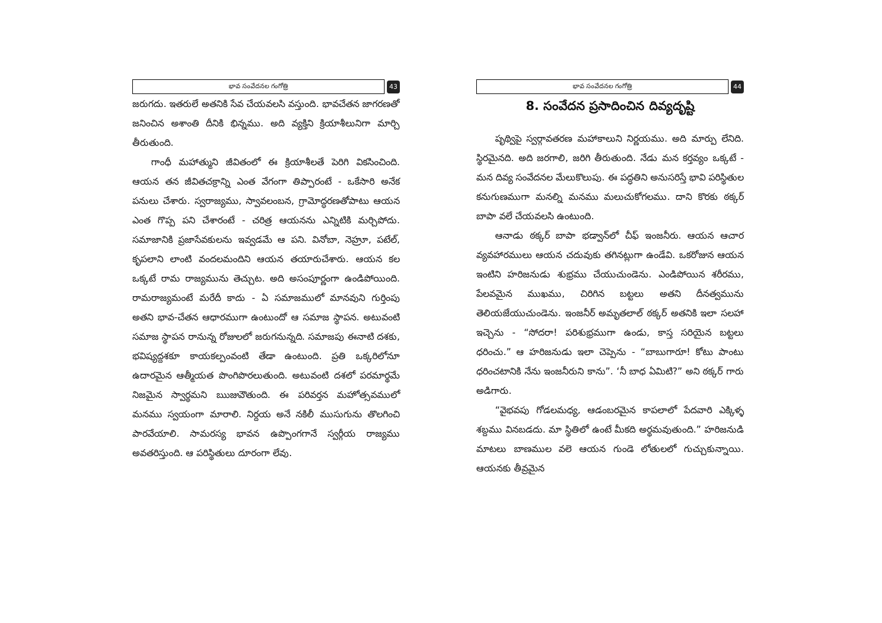భావ సంవేదనల గంగోత్రి
43
జరుగదు. ఇతరులే అతనికి సేవ చేయవలసి వస్తుంది. భావచేతన జాగరణతో జనించిన అశాంతి దీనికి భిన్నము. అది వ్యక్తిని క్రియాశీలునిగా మార్చి తీరుతుంది.
గాంధీ మహాత్ముని జీవితంలో ఈ క్రియాశీలతే పెరిగి వికసించింది. ఆయన తన జీవితచక్రాన్ని ఎంత వేగంగా తిప్పారంటే - ఒకేసారి అనేక పనులు చేశారు. స్వరాజ్యము, స్వావలంబన, గ్రామోద్ధరణతోపాటు ఆయన ఎంత గొప్ప పని చేశారంటే - చరిత్ర ఆయనను ఎన్నిటికి మర్చిపోదు. సమాజానికి ప్రజాసేవకులను ఇవ్వడమే ఆ పని. వినోబా, నెహ్రూ, పటేల్, కృపలాని లాంటి వందలమందిని ఆయన తయారుచేశారు. ఆయన కల ఒక్కటే రామ రాజ్యమును తెచ్చుట. అది అసంపూర్ణంగా ఉండిపోయింది. రామరాజ్యమంటే మరేదీ కాదు - ఏ సమాజములో మానవుని గుర్తింపు అతని భావ-చేతన ఆధారముగా ఉంటుందో ఆ సమాజ స్థాపన. అటువంటి సమాజ స్థాపన రానున్న రోజులలో జరుగనున్నది. సమాజపు ఈనాటి దశకు, భవిష్యద్దశకూ కాయకల్పంవంటి తేడా ఉంటుంది. ప్రతి ఒక్కరిలోనూ ఉదారమైన ఆత్మీయత పొంగిపొరలుతుంది. అటువంటి దశలో పరమార్థమే నిజమైన స్వార్థమని ఋజువౌతుంది. ఈ పరివర్తన మహోత్సవములో మనము స్వయంగా మారాలి. నిర్దయ అనే నకిలీ ముసుగును తొలగించి పారవేయాలి. సామరస్య భావన ఉప్పొంగగానే స్వర్గీయ రాజ్యము అవతరిస్తుంది. ఆ పరిస్థితులు దూరంగా లేవు.
భావ సంవేదనల గంగోత్రి
44
8. సంవేదన ప్రసాదించిన దివ్యదృష్టి
పృథ్విపై స్వర్గావతరణ మహాకాలుని నిర్ణయము. అది మార్పు లేనిది. స్థిరమైనది. అది జరగాలి, జరిగి తీరుతుంది. నేడు మన కర్తవ్యం ఒక్కటే - మన దివ్య సంవేదనల మేలుకొలుపు. ఈ పద్ధతిని అనుసరిస్తే భావి పరిస్థితుల కనుగుణముగా మనల్ని మనము మలుచుకోగలము. దాని కొరకు ఠక్కర్ బాపా వలే చేయవలసి ఉంటుంది.
ఆనాడు ఠక్కర్ బాపా భడ్వాన్‌లో చీఫ్ ఇంజనీరు. ఆయన ఆచార వ్యవహారములు ఆయన చదువుకు తగినట్లుగా ఉండేవి. ఒకరోజున ఆయన ఇంటిని హరిజనుడు శుభ్రము చేయుచుండెను. ఎండిపోయిన శరీరము, పేలవమైన ముఖము, చిరిగిన బట్టలు అతని దీనత్వమును తెలియజేయుచుండెను. ఇంజనీర్ అమృతలాల్ ఠక్కర్ అతనికి ఇలా సలహా ఇచ్చెను - “సోదరా! పరిశుభ్రముగా ఉండు, కాస్త సరియైన బట్టలు ధరించు.” ఆ హరిజనుడు ఇలా చెప్పెను - “బాబుగారూ! కోటు పాంటు ధరించటానికి నేను ఇంజనీరుని కాను”. ‘నీ బాధ ఏమిటి?” అని ఠక్కర్ గారు అడిగారు.
“వైభవపు గోడలమధ్య, ఆడంబరమైన కాపలాలో పేదవారి ఎక్కిళ్ళ శబ్దము వినబడదు. మా స్థితిలో ఉంటే మీకది అర్థమవుతుంది.” హరిజనుడి మాటలు బాణముల వలె ఆయన గుండె లోతులలో గుచ్చుకున్నాయి. ఆయనకు తీవ్రమైన